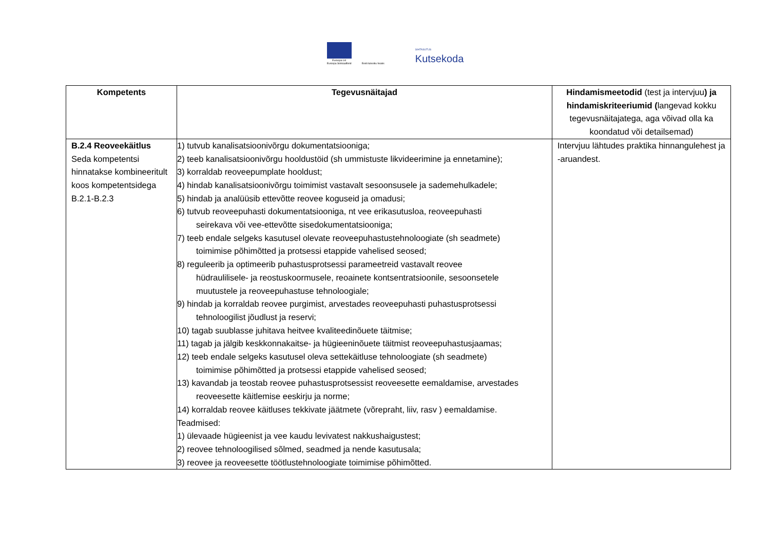Euroopa Liit
Euroopa Sotsiaalfond
Eesti tuleviku heaks
SIHTASUTUS
Kutsekoda
| Kompetents | Tegevusnäitajad | Hindamismeetodid (test ja intervjuu ) ja hindamiskriteeriumid ( langevad kokku tegevusnäitajatega, aga võivad olla ka koondatud või detailsemad) |
| --- | --- | --- |
| B.2.4 Reoveekäitlus Seda kompetentsi hinnatakse kombineeritult koos kompetentsidega B.2.1-B.2.3 | 1) tutvub kanalisatsioonivõrgu dokumentatsiooniga; 2) teeb kanalisatsioonivõrgu hooldustöid (sh ummistuste likvideerimine ja ennetamine); 3) korraldab reoveepumplate hooldust; 4) hindab kanalisatsioonivõrgu toimimist vastavalt sesoonsusele ja sademehulkadele; 5) hindab ja analüüsib ettevõtte reovee koguseid ja omadusi; 6) tutvub reoveepuhasti dokumentatsiooniga, nt vee erikasutusloa, reoveepuhasti seirekava või vee-ettevõtte sisedokumentatsiooniga; 7) teeb endale selgeks kasutusel olevate reoveepuhastustehnoloogiate (sh seadmete) toimimise põhimõtted ja protsessi etappide vahelised seosed; 8) reguleerib ja optimeerib puhastusprotsessi parameetreid vastavalt reovee hüdraulilisele- ja reostuskoormusele, reoainete kontsentratsioonile, sesoonsetele muutustele ja reoveepuhastuse tehnoloogiale; 9) hindab ja korraldab reovee purgimist, arvestades reoveepuhasti puhastusprotsessi tehnoloogilist jõudlust ja reservi; 10) tagab suublasse juhitava heitvee kvaliteedinõuete täitmise; 11) tagab ja jälgib keskkonnakaitse- ja hügieeninõuete täitmist reoveepuhastusjaamas; 12) teeb endale selgeks kasutusel oleva settekäitluse tehnoloogiate (sh seadmete) toimimise põhimõtted ja protsessi etappide vahelised seosed; 13) kavandab ja teostab reovee puhastusprotsessist reoveesette eemaldamise, arvestades reoveesette käitlemise eeskirju ja norme; 14) korraldab reovee käitluses tekkivate jäätmete (võrepraht, liiv, rasv ) eemaldamise. Teadmised: 1) ülevaade hügieenist ja vee kaudu levivatest nakkushaigustest; 2) reovee tehnoloogilised sõlmed, seadmed ja nende kasutusala; 3) reovee ja reoveesette töötlustehnoloogiate toimimise põhimõtted. | Intervjuu lähtudes praktika hinnangulehest ja -aruandest. |